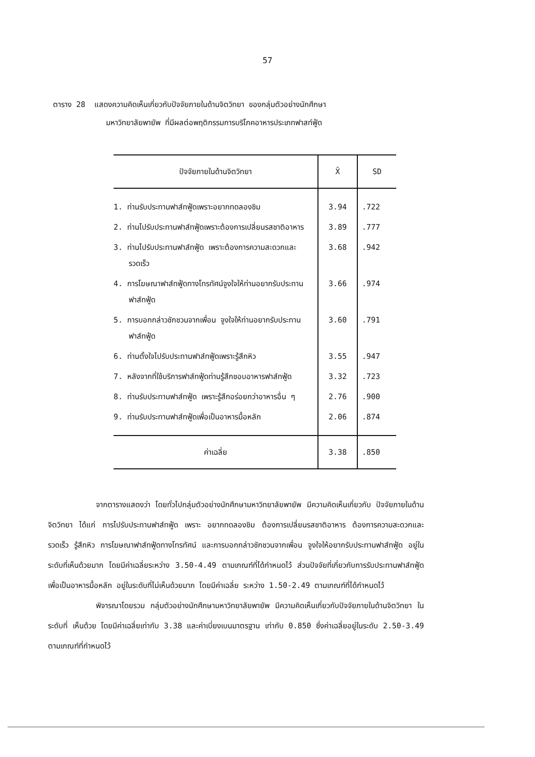57
ตาราง 28 แสดงความคิดเห็นเกี่ยวกับปัจจัยภายในด้านจิตวิทยา ของกลุ่มตัวอย่างนักศึกษา
มหาวิทยาลัยพายัพ ที่มีผลต่อพฤติกรรมการบริโภคอาหารประเภทฟาสท์ฟู้ด
| ปัจจัยภายในด้านจิตวิทยา | X̄ | SD |
| --- | --- | --- |
| 1. ท่านรับประทานฟาส์ทฟู้ดเพราะอยากทดลองชิม | 3.94 | .722 |
| 2. ท่านไปรับประทานฟาส์ทฟู้ดเพราะต้องการเปลี่ยนรสชาติอาหาร | 3.89 | .777 |
| 3. ท่านไปรับประทานฟาส์ทฟู้ด เพราะต้องการความสะดวกและรวดเร็ว | 3.68 | .942 |
| 4. การโฆษณาฟาส์ทฟู้ดทางโทรทัศน์จูงใจให้ท่านอยากรับประทานฟาส์ทฟู้ด | 3.66 | .974 |
| 5. การบอกกล่าวชักชวนจากเพื่อน จูงใจให้ท่านอยากรับประทานฟาส์ทฟู้ด | 3.60 | .791 |
| 6. ท่านตั้งใจไปรับประทานฟาส์ทฟู้ดเพราะรู้สึกหิว | 3.55 | .947 |
| 7. หลังจากที่ใช้บริการฟาส์ทฟู้ดท่านรู้สึกชอบอาหารฟาส์ทฟู้ด | 3.32 | .723 |
| 8. ท่านรับประทานฟาส์ทฟู้ด เพราะรู้สึกอร่อยกว่าอาหารอื่น ๆ | 2.76 | .900 |
| 9. ท่านรับประทานฟาส์ทฟู้ดเพื่อเป็นอาหารมื้อหลัก | 2.06 | .874 |
| ค่าเฉลี่ย | 3.38 | .850 |
จากตารางแสดงว่า โดยทั่วไปกลุ่มตัวอย่างนักศึกษามหาวิทยาลัยพายัพ มีความคิดเห็นเกี่ยวกับ ปัจจัยภายในด้านจิตวิทยา ได้แก่ การไปรับประทานฟาส์ทฟู้ด เพราะ อยากทดลองชิม ต้องการเปลี่ยนรสชาติอาหาร ต้องการความสะดวกและรวดเร็ว รู้สึกหิว การโฆษณาฟาส์ทฟู้ดทางโทรทัศน์ และการบอกกล่าวชักชวนจากเพื่อน จูงใจให้อยากรับประทานฟาส์ทฟู้ด อยู่ในระดับที่เห็นด้วยมาก โดยมีค่าเฉลี่ยระหว่าง 3.50-4.49 ตามเกณฑ์ที่ได้กำหนดไว้ ส่วนปัจจัยที่เกี่ยวกับการรับประทานฟาส์ทฟู้ดเพื่อเป็นอาหารมื้อหลัก อยู่ในระดับที่ไม่เห็นด้วยมาก โดยมีค่าเฉลี่ย ระหว่าง 1.50-2.49 ตามเกณฑ์ที่ได้กำหนดไว้
พิจารณาโดยรวม กลุ่มตัวอย่างนักศึกษามหาวิทยาลัยพายัพ มีความคิดเห็นเกี่ยวกับปัจจัยภายในด้านจิตวิทยา ในระดับที่ เห็นด้วย โดยมีค่าเฉลี่ยเท่ากับ 3.38 และค่าเบี่ยงเบนมาตรฐาน เท่ากับ 0.850 ซึ่งค่าเฉลี่ยอยู่ในระดับ 2.50-3.49 ตามเกณฑ์ที่กำหนดไว้